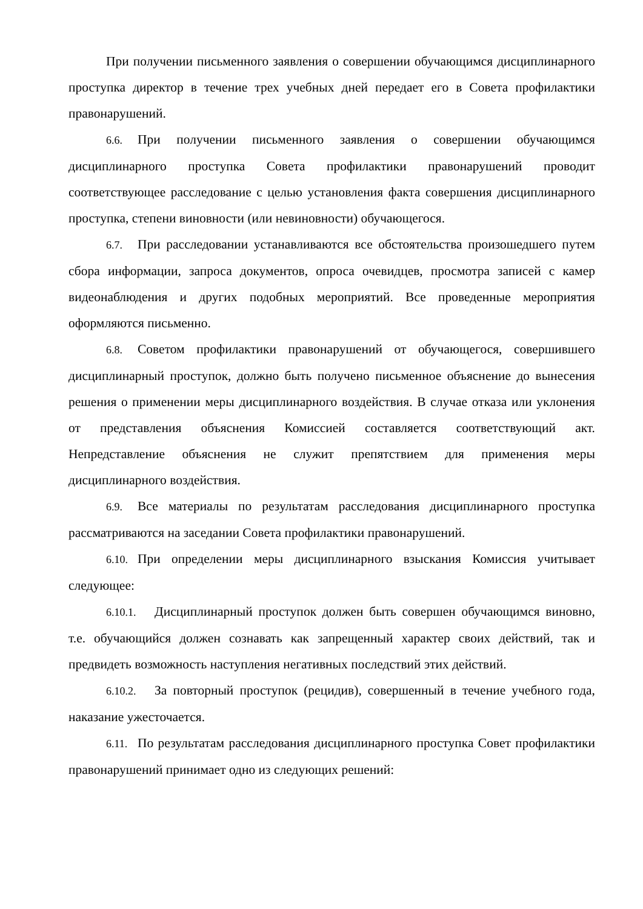При получении письменного заявления о совершении обучающимся дисциплинарного проступка директор в течение трех учебных дней передает его в Совета профилактики правонарушений.
6.6. При получении письменного заявления о совершении обучающимся дисциплинарного проступка Совета профилактики правонарушений проводит соответствующее расследование с целью установления факта совершения дисциплинарного проступка, степени виновности (или невиновности) обучающегося.
6.7. При расследовании устанавливаются все обстоятельства произошедшего путем сбора информации, запроса документов, опроса очевидцев, просмотра записей с камер видеонаблюдения и других подобных мероприятий. Все проведенные мероприятия оформляются письменно.
6.8. Советом профилактики правонарушений от обучающегося, совершившего дисциплинарный проступок, должно быть получено письменное объяснение до вынесения решения о применении меры дисциплинарного воздействия. В случае отказа или уклонения от представления объяснения Комиссией составляется соответствующий акт. Непредставление объяснения не служит препятствием для применения меры дисциплинарного воздействия.
6.9. Все материалы по результатам расследования дисциплинарного проступка рассматриваются на заседании Совета профилактики правонарушений.
6.10. При определении меры дисциплинарного взыскания Комиссия учитывает следующее:
6.10.1. Дисциплинарный проступок должен быть совершен обучающимся виновно, т.е. обучающийся должен сознавать как запрещенный характер своих действий, так и предвидеть возможность наступления негативных последствий этих действий.
6.10.2. За повторный проступок (рецидив), совершенный в течение учебного года, наказание ужесточается.
6.11. По результатам расследования дисциплинарного проступка Совет профилактики правонарушений принимает одно из следующих решений: